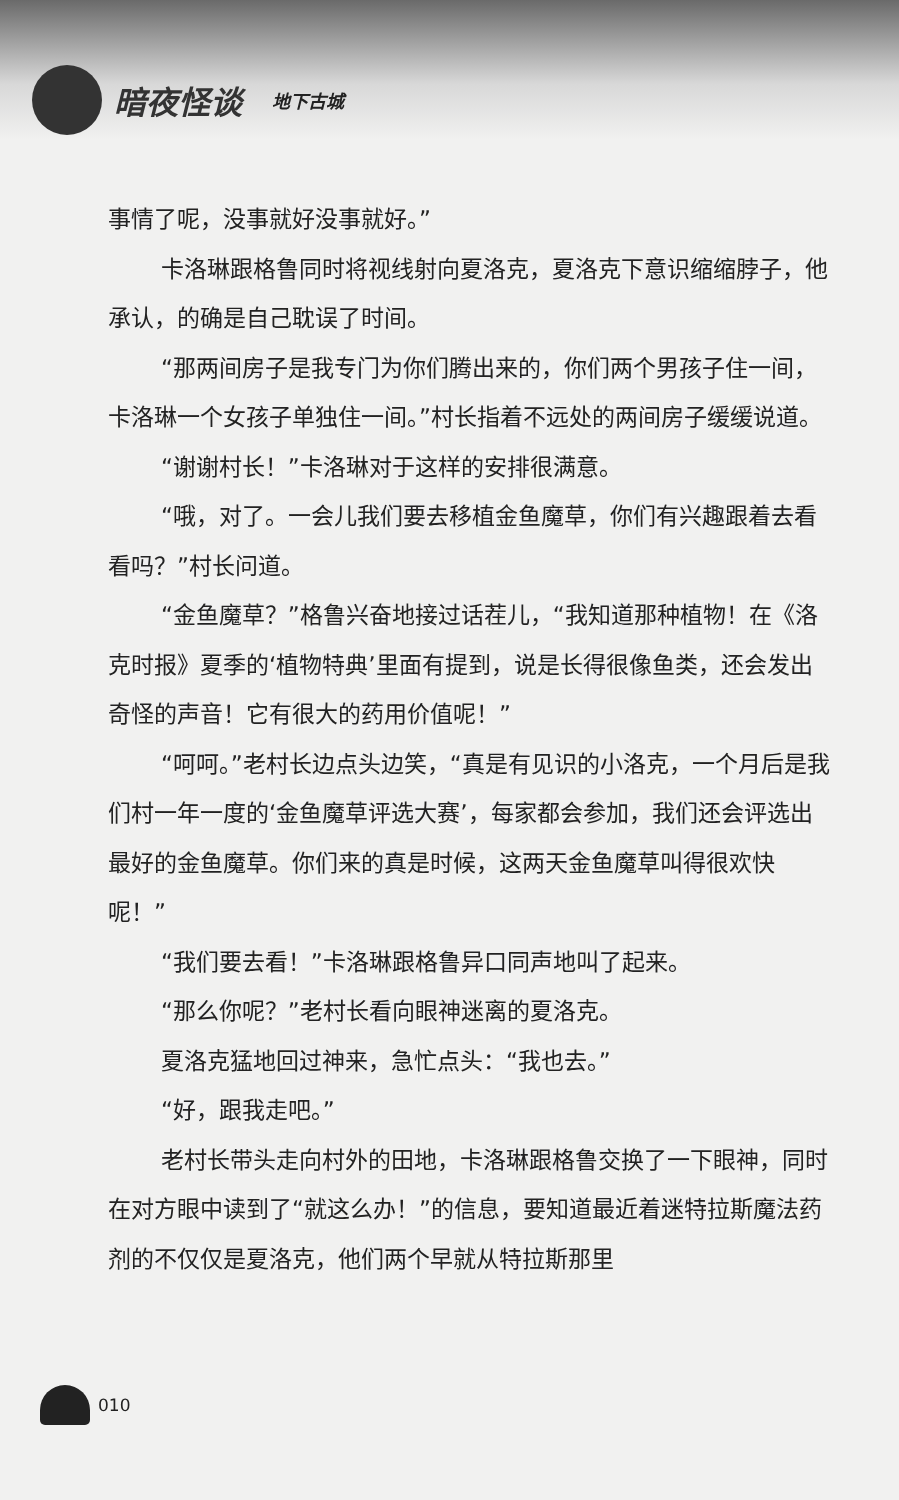暗夜怪谈
地下古城
事情了呢，没事就好没事就好。”
卡洛琳跟格鲁同时将视线射向夏洛克，夏洛克下意识缩缩脖子，他承认，的确是自己耽误了时间。
“那两间房子是我专门为你们腾出来的，你们两个男孩子住一间，卡洛琳一个女孩子单独住一间。”村长指着不远处的两间房子缓缓说道。
“谢谢村长！”卡洛琳对于这样的安排很满意。
“哦，对了。一会儿我们要去移植金鱼魔草，你们有兴趣跟着去看看吗？”村长问道。
“金鱼魔草？”格鲁兴奋地接过话茬儿，“我知道那种植物！在《洛克时报》夏季的‘植物特典’里面有提到，说是长得很像鱼类，还会发出奇怪的声音！它有很大的药用价值呢！”
“呵呵。”老村长边点头边笑，“真是有见识的小洛克，一个月后是我们村一年一度的‘金鱼魔草评选大赛’，每家都会参加，我们还会评选出最好的金鱼魔草。你们来的真是时候，这两天金鱼魔草叫得很欢快呢！”
“我们要去看！”卡洛琳跟格鲁异口同声地叫了起来。
“那么你呢？”老村长看向眼神迷离的夏洛克。
夏洛克猛地回过神来，急忙点头：“我也去。”
“好，跟我走吧。”
老村长带头走向村外的田地，卡洛琳跟格鲁交换了一下眼神，同时在对方眼中读到了“就这么办！”的信息，要知道最近着迷特拉斯魔法药剂的不仅仅是夏洛克，他们两个早就从特拉斯那里
010